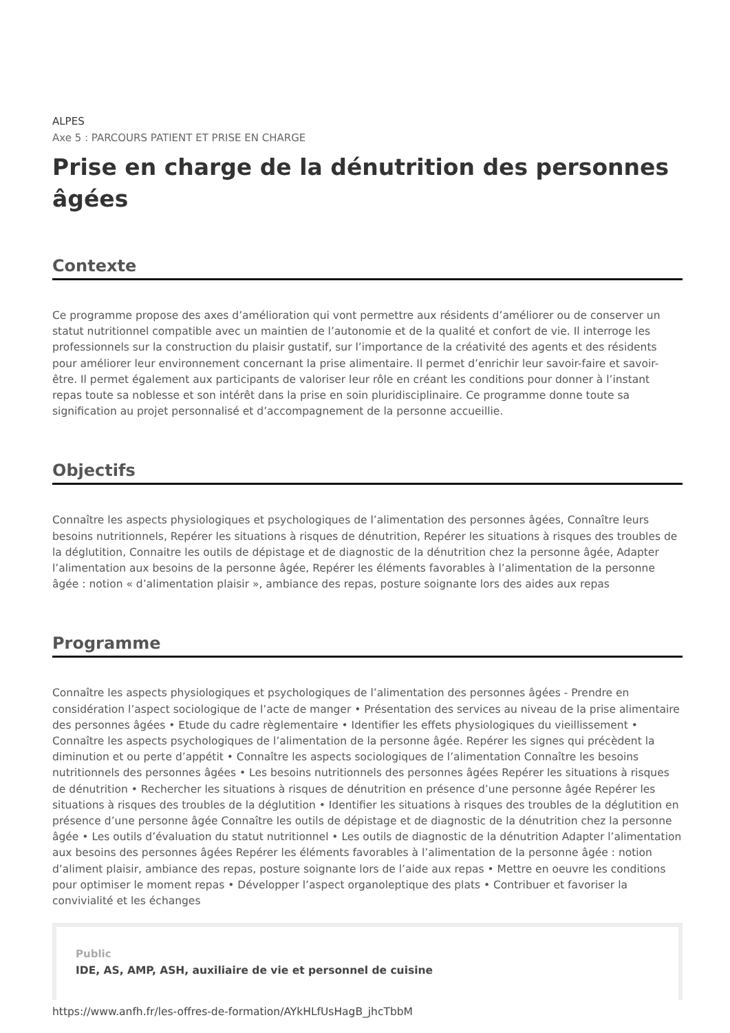ALPES
Axe 5 : PARCOURS PATIENT ET PRISE EN CHARGE
Prise en charge de la dénutrition des personnes âgées
Contexte
Ce programme propose des axes d’amélioration qui vont permettre aux résidents d’améliorer ou de conserver un statut nutritionnel compatible avec un maintien de l’autonomie et de la qualité et confort de vie. Il interroge les professionnels sur la construction du plaisir gustatif, sur l’importance de la créativité des agents et des résidents pour améliorer leur environnement concernant la prise alimentaire. Il permet d’enrichir leur savoir-faire et savoir-être. Il permet également aux participants de valoriser leur rôle en créant les conditions pour donner à l’instant repas toute sa noblesse et son intérêt dans la prise en soin pluridisciplinaire. Ce programme donne toute sa signification au projet personnalisé et d’accompagnement de la personne accueillie.
Objectifs
Connaître les aspects physiologiques et psychologiques de l’alimentation des personnes âgées, Connaître leurs besoins nutritionnels, Repérer les situations à risques de dénutrition, Repérer les situations à risques des troubles de la déglutition, Connaitre les outils de dépistage et de diagnostic de la dénutrition chez la personne âgée, Adapter l’alimentation aux besoins de la personne âgée, Repérer les éléments favorables à l’alimentation de la personne âgée : notion « d’alimentation plaisir », ambiance des repas, posture soignante lors des aides aux repas
Programme
Connaître les aspects physiologiques et psychologiques de l’alimentation des personnes âgées - Prendre en considération l’aspect sociologique de l’acte de manger • Présentation des services au niveau de la prise alimentaire des personnes âgées • Etude du cadre règlementaire • Identifier les effets physiologiques du vieillissement • Connaître les aspects psychologiques de l’alimentation de la personne âgée. Repérer les signes qui précèdent la diminution et ou perte d’appétit • Connaître les aspects sociologiques de l’alimentation Connaître les besoins nutritionnels des personnes âgées • Les besoins nutritionnels des personnes âgées Repérer les situations à risques de dénutrition • Rechercher les situations à risques de dénutrition en présence d’une personne âgée Repérer les situations à risques des troubles de la déglutition • Identifier les situations à risques des troubles de la déglutition en présence d’une personne âgée Connaître les outils de dépistage et de diagnostic de la dénutrition chez la personne âgée • Les outils d’évaluation du statut nutritionnel • Les outils de diagnostic de la dénutrition Adapter l’alimentation aux besoins des personnes âgées Repérer les éléments favorables à l’alimentation de la personne âgée : notion d’aliment plaisir, ambiance des repas, posture soignante lors de l’aide aux repas • Mettre en oeuvre les conditions pour optimiser le moment repas • Développer l’aspect organoleptique des plats • Contribuer et favoriser la convivialité et les échanges
Public
IDE, AS, AMP, ASH, auxiliaire de vie et personnel de cuisine
https://www.anfh.fr/les-offres-de-formation/AYkHLfUsHagB_jhcTbbM